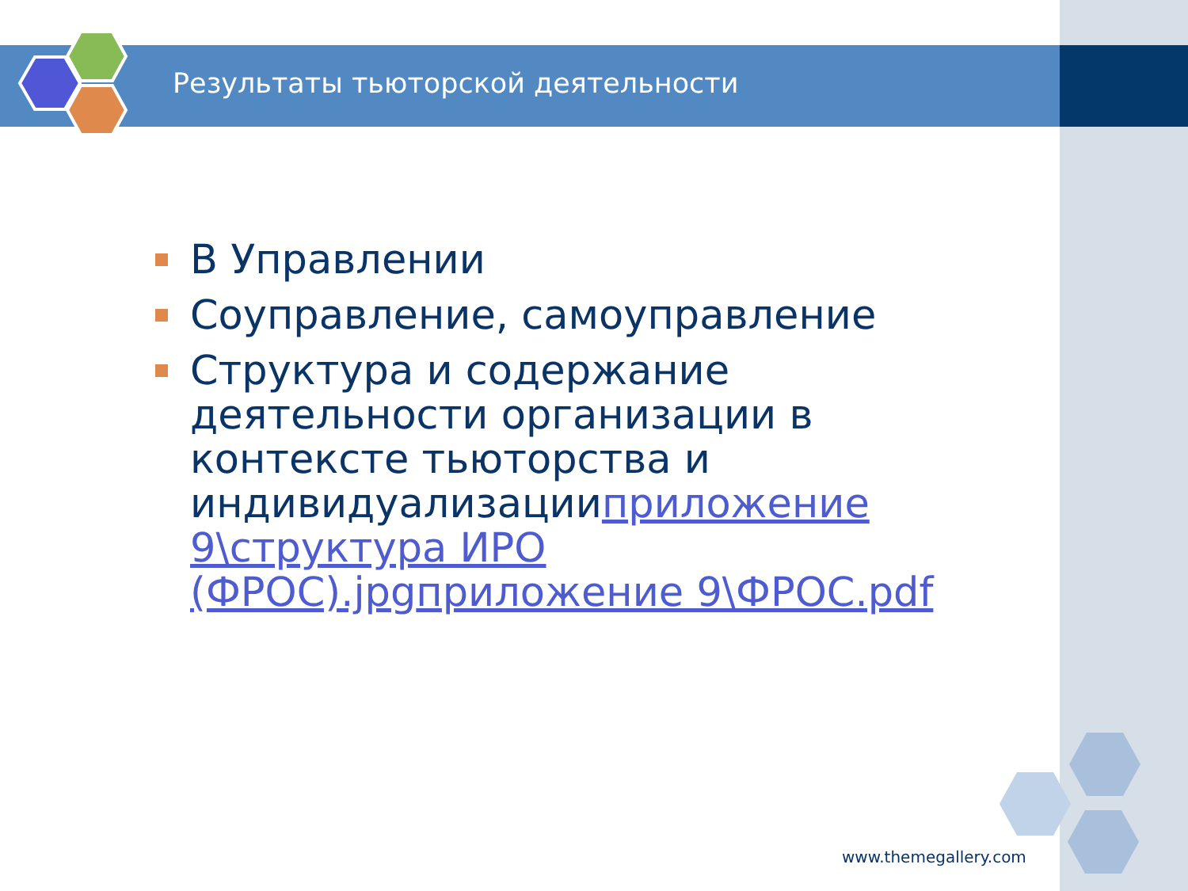Результаты тьюторской деятельности
В Управлении
Соуправление, самоуправление
Структура и содержание деятельности организации в контексте тьюторства и индивидуализацииприложение 9\структура ИРО (ФРОС).jpg приложение 9\ФРОС.pdf
www.themegallery.com